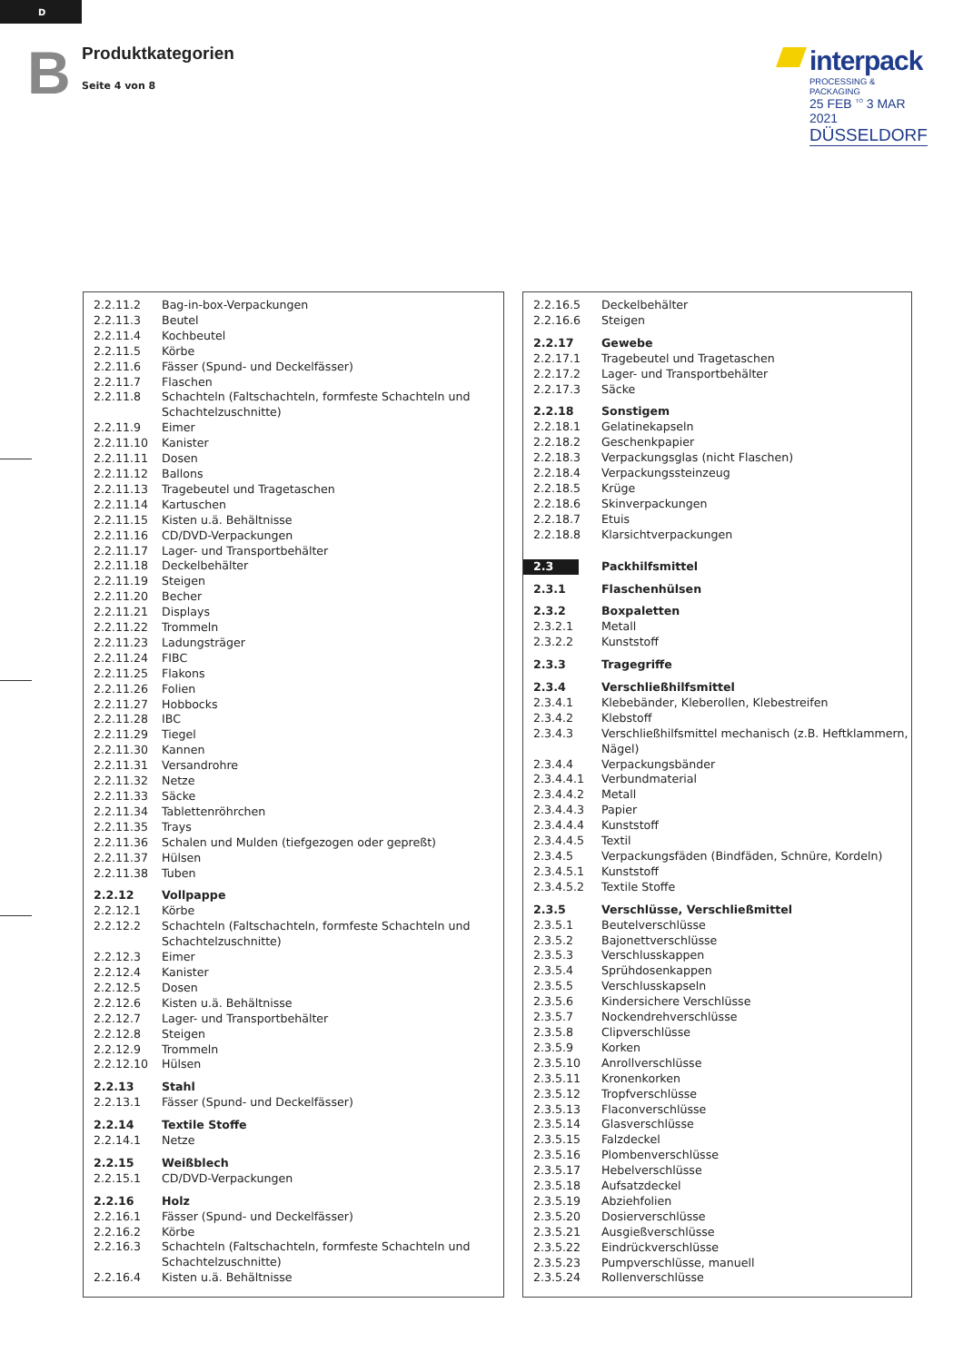D
B Produktkategorien
Seite 4 von 8
interpack
PROCESSING & PACKAGING
25 FEB <sup>TO</sup> 3 MAR 2021
DÜSSELDORF
| 2.2.11.2 | Bag-in-box-Verpackungen |
| 2.2.11.3 | Beutel |
| 2.2.11.4 | Kochbeutel |
| 2.2.11.5 | Körbe |
| 2.2.11.6 | Fässer (Spund- und Deckelfässer) |
| 2.2.11.7 | Flaschen |
| 2.2.11.8 | Schachteln (Faltschachteln, formfeste Schachteln und Schachtelzuschnitte) |
| 2.2.11.9 | Eimer |
| 2.2.11.10 | Kanister |
| 2.2.11.11 | Dosen |
| 2.2.11.12 | Ballons |
| 2.2.11.13 | Tragebeutel und Tragetaschen |
| 2.2.11.14 | Kartuschen |
| 2.2.11.15 | Kisten u.ä. Behältnisse |
| 2.2.11.16 | CD/DVD-Verpackungen |
| 2.2.11.17 | Lager- und Transportbehälter |
| 2.2.11.18 | Deckelbehälter |
| 2.2.11.19 | Steigen |
| 2.2.11.20 | Becher |
| 2.2.11.21 | Displays |
| 2.2.11.22 | Trommeln |
| 2.2.11.23 | Ladungsträger |
| 2.2.11.24 | FIBC |
| 2.2.11.25 | Flakons |
| 2.2.11.26 | Folien |
| 2.2.11.27 | Hobbocks |
| 2.2.11.28 | IBC |
| 2.2.11.29 | Tiegel |
| 2.2.11.30 | Kannen |
| 2.2.11.31 | Versandrohre |
| 2.2.11.32 | Netze |
| 2.2.11.33 | Säcke |
| 2.2.11.34 | Tablettenröhrchen |
| 2.2.11.35 | Trays |
| 2.2.11.36 | Schalen und Mulden (tiefgezogen oder gepreßt) |
| 2.2.11.37 | Hülsen |
| 2.2.11.38 | Tuben |
| 2.2.12 | Vollpappe |
| 2.2.12.1 | Körbe |
| 2.2.12.2 | Schachteln (Faltschachteln, formfeste Schachteln und Schachtelzuschnitte) |
| 2.2.12.3 | Eimer |
| 2.2.12.4 | Kanister |
| 2.2.12.5 | Dosen |
| 2.2.12.6 | Kisten u.ä. Behältnisse |
| 2.2.12.7 | Lager- und Transportbehälter |
| 2.2.12.8 | Steigen |
| 2.2.12.9 | Trommeln |
| 2.2.12.10 | Hülsen |
| 2.2.13 | Stahl |
| 2.2.13.1 | Fässer (Spund- und Deckelfässer) |
| 2.2.14 | Textile Stoffe |
| 2.2.14.1 | Netze |
| 2.2.15 | Weißblech |
| 2.2.15.1 | CD/DVD-Verpackungen |
| 2.2.16 | Holz |
| 2.2.16.1 | Fässer (Spund- und Deckelfässer) |
| 2.2.16.2 | Körbe |
| 2.2.16.3 | Schachteln (Faltschachteln, formfeste Schachteln und Schachtelzuschnitte) |
| 2.2.16.4 | Kisten u.ä. Behältnisse |
| 2.2.16.5 | Deckelbehälter |
| 2.2.16.6 | Steigen |
| 2.2.17 | Gewebe |
| 2.2.17.1 | Tragebeutel und Tragetaschen |
| 2.2.17.2 | Lager- und Transportbehälter |
| 2.2.17.3 | Säcke |
| 2.2.18 | Sonstigem |
| 2.2.18.1 | Gelatinekapseln |
| 2.2.18.2 | Geschenkpapier |
| 2.2.18.3 | Verpackungsglas (nicht Flaschen) |
| 2.2.18.4 | Verpackungssteinzeug |
| 2.2.18.5 | Krüge |
| 2.2.18.6 | Skinverpackungen |
| 2.2.18.7 | Etuis |
| 2.2.18.8 | Klarsichtverpackungen |
| 2.3 | Packhilfsmittel |
| 2.3.1 | Flaschenhülsen |
| 2.3.2 | Boxpaletten |
| 2.3.2.1 | Metall |
| 2.3.2.2 | Kunststoff |
| 2.3.3 | Tragegriffe |
| 2.3.4 | Verschließhilfsmittel |
| 2.3.4.1 | Klebebänder, Kleberollen, Klebestreifen |
| 2.3.4.2 | Klebstoff |
| 2.3.4.3 | Verschließhilfsmittel mechanisch (z.B. Heftklammern, Nägel) |
| 2.3.4.4 | Verpackungsbänder |
| 2.3.4.4.1 | Verbundmaterial |
| 2.3.4.4.2 | Metall |
| 2.3.4.4.3 | Papier |
| 2.3.4.4.4 | Kunststoff |
| 2.3.4.4.5 | Textil |
| 2.3.4.5 | Verpackungsfäden (Bindfäden, Schnüre, Kordeln) |
| 2.3.4.5.1 | Kunststoff |
| 2.3.4.5.2 | Textile Stoffe |
| 2.3.5 | Verschlüsse, Verschließmittel |
| 2.3.5.1 | Beutelverschlüsse |
| 2.3.5.2 | Bajonettverschlüsse |
| 2.3.5.3 | Verschlusskappen |
| 2.3.5.4 | Sprühdosenkappen |
| 2.3.5.5 | Verschlusskapseln |
| 2.3.5.6 | Kindersichere Verschlüsse |
| 2.3.5.7 | Nockendrehverschlüsse |
| 2.3.5.8 | Clipverschlüsse |
| 2.3.5.9 | Korken |
| 2.3.5.10 | Anrollverschlüsse |
| 2.3.5.11 | Kronenkorken |
| 2.3.5.12 | Tropfverschlüsse |
| 2.3.5.13 | Flaconverschlüsse |
| 2.3.5.14 | Glasverschlüsse |
| 2.3.5.15 | Falzdeckel |
| 2.3.5.16 | Plombenverschlüsse |
| 2.3.5.17 | Hebelverschlüsse |
| 2.3.5.18 | Aufsatzdeckel |
| 2.3.5.19 | Abziehfolien |
| 2.3.5.20 | Dosierverschlüsse |
| 2.3.5.21 | Ausgießverschlüsse |
| 2.3.5.22 | Eindrückverschlüsse |
| 2.3.5.23 | Pumpverschlüsse, manuell |
| 2.3.5.24 | Rollenverschlüsse |